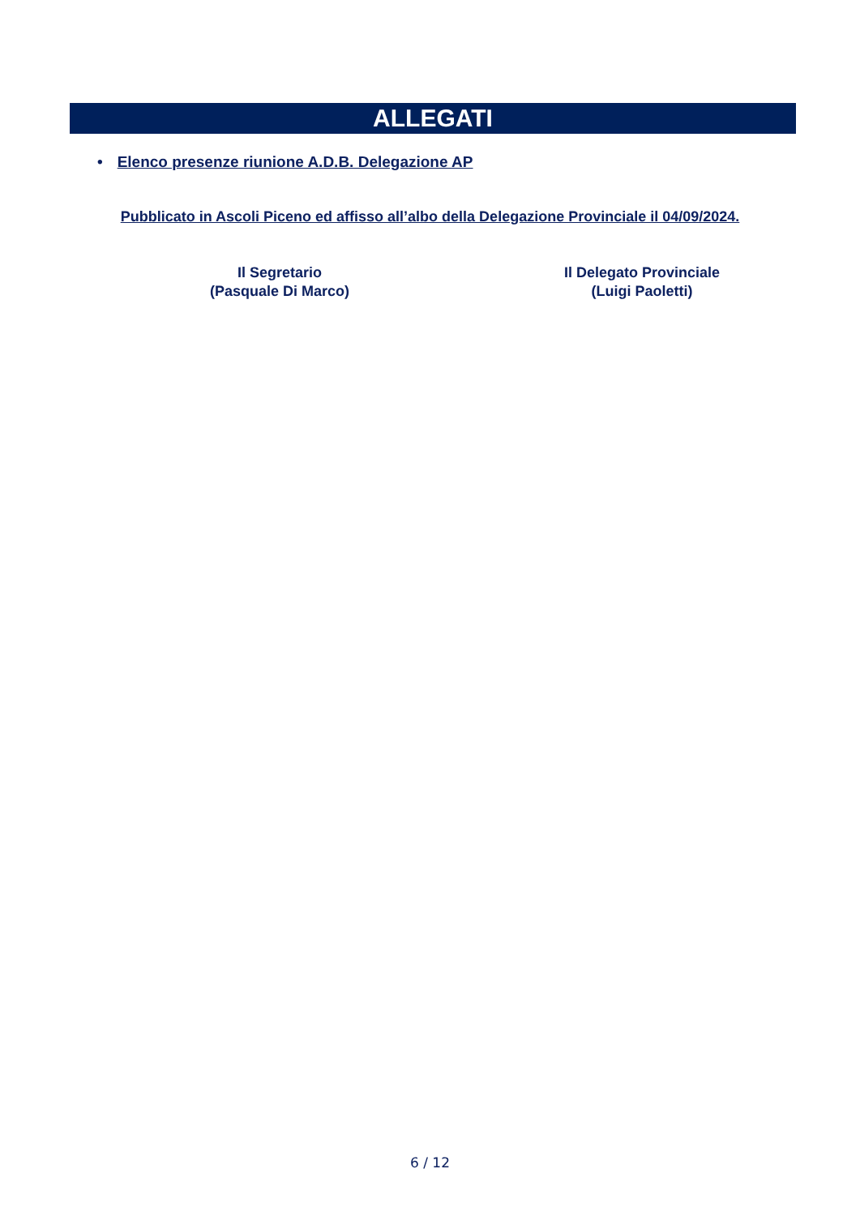ALLEGATI
• Elenco presenze riunione A.D.B. Delegazione AP
Pubblicato in Ascoli Piceno ed affisso all’albo della Delegazione Provinciale il 04/09/2024.
Il Segretario
(Pasquale Di Marco)
Il Delegato Provinciale
(Luigi Paoletti)
6 / 12